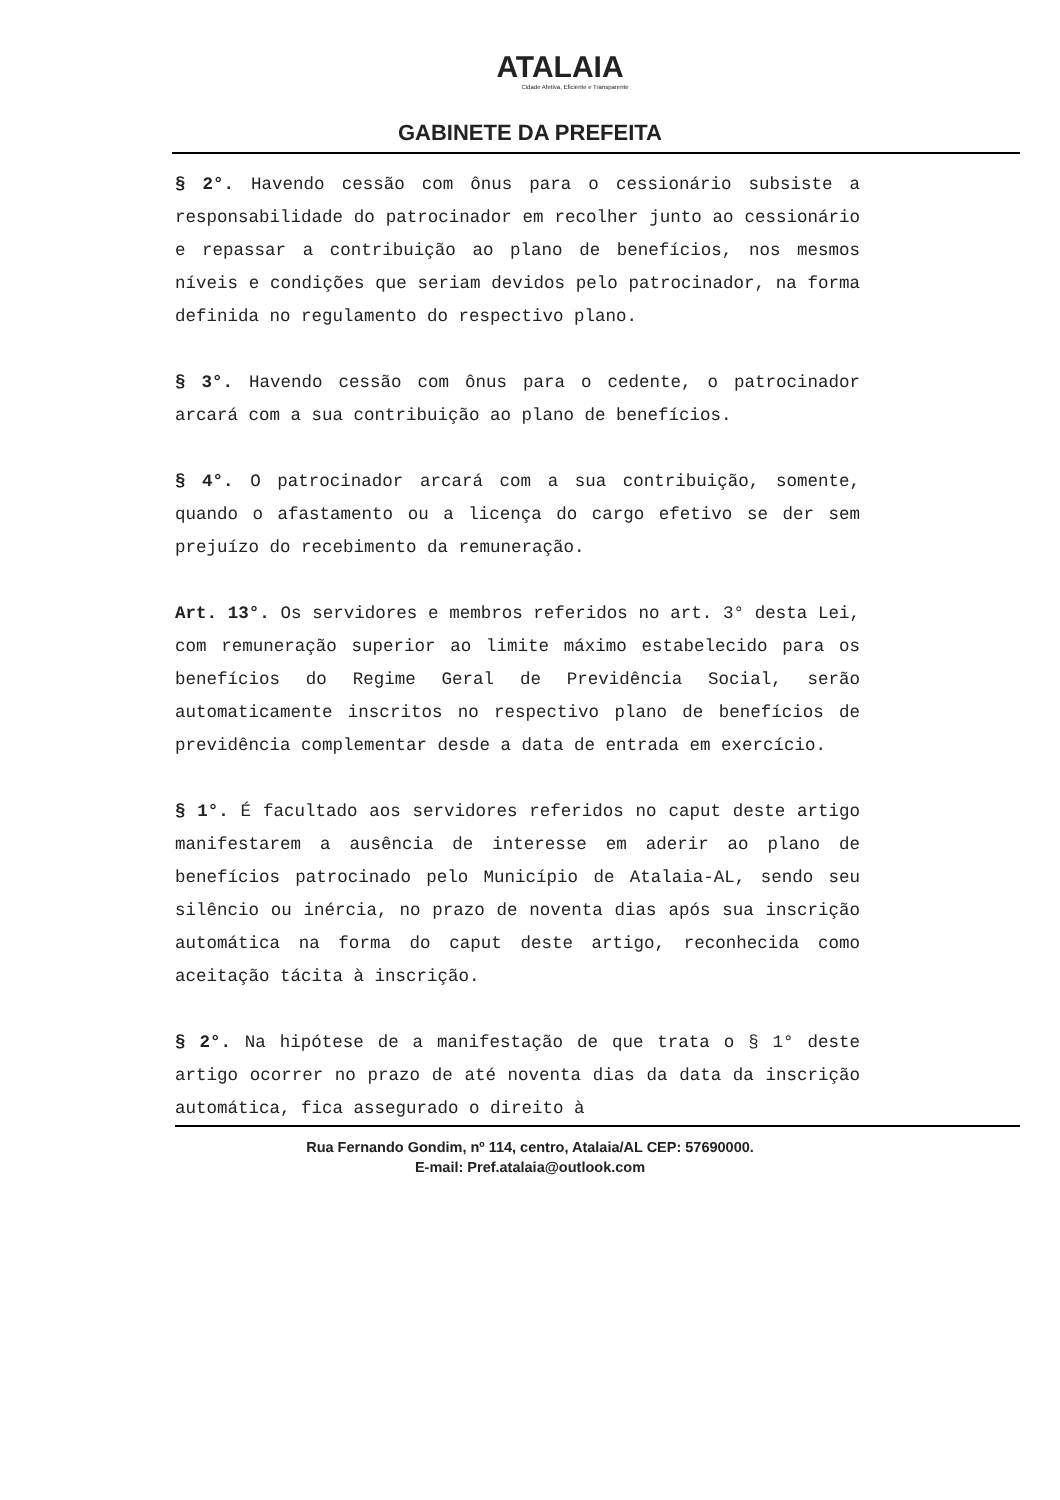ATALAIA
Cidade Afetiva, Eficiente e Transparente
GABINETE DA PREFEITA
§ 2°. Havendo cessão com ônus para o cessionário subsiste a responsabilidade do patrocinador em recolher junto ao cessionário e repassar a contribuição ao plano de benefícios, nos mesmos níveis e condições que seriam devidos pelo patrocinador, na forma definida no regulamento do respectivo plano.
§ 3°. Havendo cessão com ônus para o cedente, o patrocinador arcará com a sua contribuição ao plano de benefícios.
§ 4°. O patrocinador arcará com a sua contribuição, somente, quando o afastamento ou a licença do cargo efetivo se der sem prejuízo do recebimento da remuneração.
Art. 13°. Os servidores e membros referidos no art. 3° desta Lei, com remuneração superior ao limite máximo estabelecido para os benefícios do Regime Geral de Previdência Social, serão automaticamente inscritos no respectivo plano de benefícios de previdência complementar desde a data de entrada em exercício.
§ 1°. É facultado aos servidores referidos no caput deste artigo manifestarem a ausência de interesse em aderir ao plano de benefícios patrocinado pelo Município de Atalaia-AL, sendo seu silêncio ou inércia, no prazo de noventa dias após sua inscrição automática na forma do caput deste artigo, reconhecida como aceitação tácita à inscrição.
§ 2°. Na hipótese de a manifestação de que trata o § 1° deste artigo ocorrer no prazo de até noventa dias da data da inscrição automática, fica assegurado o direito à
Rua Fernando Gondim, nº 114, centro, Atalaia/AL CEP: 57690000.
E-mail: Pref.atalaia@outlook.com